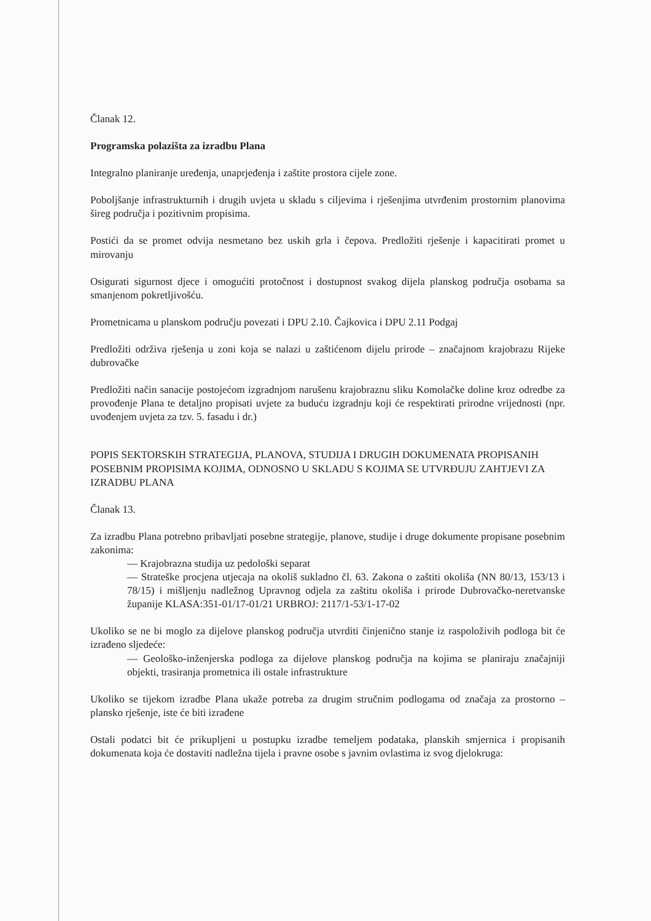Članak 12.
Programska polazišta za izradbu Plana
Integralno planiranje uređenja, unaprjeđenja i zaštite prostora cijele zone.
Poboljšanje infrastrukturnih i drugih uvjeta u skladu s ciljevima i rješenjima utvrđenim prostornim planovima šireg područja i pozitivnim propisima.
Postići da se promet odvija nesmetano bez uskih grla i čepova. Predložiti rješenje i kapacitirati promet u mirovanju
Osigurati sigurnost djece i omogućiti protočnost i dostupnost svakog dijela planskog područja osobama sa smanjenom pokretljivošću.
Prometnicama u planskom području povezati i DPU 2.10. Čajkovica i DPU 2.11 Podgaj
Predložiti održiva rješenja u zoni koja se nalazi u zaštićenom dijelu prirode – značajnom krajobrazu Rijeke dubrovačke
Predložiti način sanacije postojećom izgradnjom narušenu krajobraznu sliku Komolačke doline kroz odredbe za provođenje Plana te detaljno propisati uvjete za buduću izgradnju koji će respektirati prirodne vrijednosti (npr. uvođenjem uvjeta za tzv. 5. fasadu i dr.)
POPIS SEKTORSKIH STRATEGIJA, PLANOVA, STUDIJA I DRUGIH DOKUMENATA PROPISANIH POSEBNIM PROPISIMA KOJIMA, ODNOSNO U SKLADU S KOJIMA SE UTVRĐUJU ZAHTJEVI ZA IZRADBU PLANA
Članak 13.
Za izradbu Plana potrebno pribavljati posebne strategije, planove, studije i druge dokumente propisane posebnim zakonima:
— Krajobrazna studija uz pedološki separat
— Strateške procjena utjecaja na okoliš sukladno čl. 63. Zakona o zaštiti okoliša (NN 80/13, 153/13 i 78/15) i mišljenju nadležnog Upravnog odjela za zaštitu okoliša i prirode Dubrovačko-neretvanske županije KLASA:351-01/17-01/21 URBROJ: 2117/1-53/1-17-02
Ukoliko se ne bi moglo za dijelove planskog područja utvrditi činjenično stanje iz raspoloživih podloga bit će izrađeno sljedeće:
— Geološko-inženjerska podloga za dijelove planskog područja na kojima se planiraju značajniji objekti, trasiranja prometnica ili ostale infrastrukture
Ukoliko se tijekom izradbe Plana ukaže potreba za drugim stručnim podlogama od značaja za prostorno – plansko rješenje, iste će biti izrađene
Ostali podatci bit će prikupljeni u postupku izradbe temeljem podataka, planskih smjernica i propisanih dokumenata koja će dostaviti nadležna tijela i pravne osobe s javnim ovlastima iz svog djelokruga: